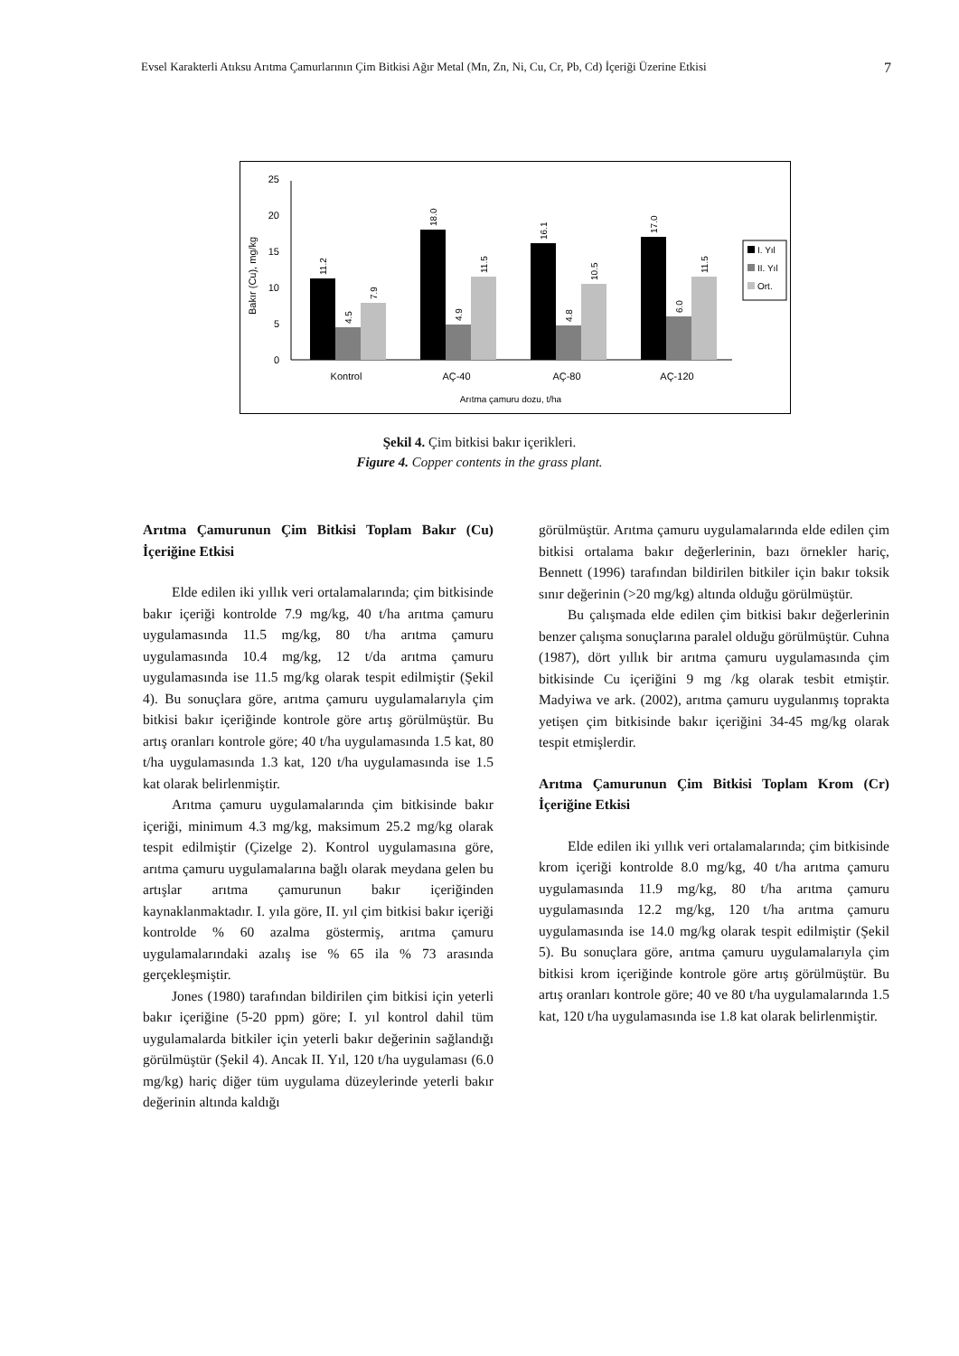Evsel Karakterli Atıksu Arıtma Çamurlarının Çim Bitkisi Ağır Metal (Mn, Zn, Ni, Cu, Cr, Pb, Cd) İçeriği Üzerine Etkisi 7
0
5
10
15
20
25
Bakır (Cu), mg/kg
11.2
4.5
7.9
18.0
4.9
11.5
16.1
4.8
10.5
17.0
6.0
11.5
Kontrol
AÇ-40
AÇ-80
AÇ-120
Arıtma çamuru dozu, t/ha
I. Yıl
II. Yıl
Ort.
Şekil 4. Çim bitkisi bakır içerikleri.
Figure 4. Copper contents in the grass plant.
Arıtma Çamurunun Çim Bitkisi Toplam Bakır (Cu) İçeriğine Etkisi
Elde edilen iki yıllık veri ortalamalarında; çim bitkisinde bakır içeriği kontrolde 7.9 mg/kg, 40 t/ha arıtma çamuru uygulamasında 11.5 mg/kg, 80 t/ha arıtma çamuru uygulamasında 10.4 mg/kg, 12 t/da arıtma çamuru uygulamasında ise 11.5 mg/kg olarak tespit edilmiştir (Şekil 4). Bu sonuçlara göre, arıtma çamuru uygulamalarıyla çim bitkisi bakır içeriğinde kontrole göre artış görülmüştür. Bu artış oranları kontrole göre; 40 t/ha uygulamasında 1.5 kat, 80 t/ha uygulamasında 1.3 kat, 120 t/ha uygulamasında ise 1.5 kat olarak belirlenmiştir.
Arıtma çamuru uygulamalarında çim bitkisinde bakır içeriği, minimum 4.3 mg/kg, maksimum 25.2 mg/kg olarak tespit edilmiştir (Çizelge 2). Kontrol uygulamasına göre, arıtma çamuru uygulamalarına bağlı olarak meydana gelen bu artışlar arıtma çamurunun bakır içeriğinden kaynaklanmaktadır. I. yıla göre, II. yıl çim bitkisi bakır içeriği kontrolde % 60 azalma göstermiş, arıtma çamuru uygulamalarındaki azalış ise % 65 ila % 73 arasında gerçekleşmiştir.
Jones (1980) tarafından bildirilen çim bitkisi için yeterli bakır içeriğine (5-20 ppm) göre; I. yıl kontrol dahil tüm uygulamalarda bitkiler için yeterli bakır değerinin sağlandığı görülmüştür (Şekil 4). Ancak II. Yıl, 120 t/ha uygulaması (6.0 mg/kg) hariç diğer tüm uygulama düzeylerinde yeterli bakır değerinin altında kaldığı
görülmüştür. Arıtma çamuru uygulamalarında elde edilen çim bitkisi ortalama bakır değerlerinin, bazı örnekler hariç, Bennett (1996) tarafından bildirilen bitkiler için bakır toksik sınır değerinin (>20 mg/kg) altında olduğu görülmüştür.
Bu çalışmada elde edilen çim bitkisi bakır değerlerinin benzer çalışma sonuçlarına paralel olduğu görülmüştür. Cuhna (1987), dört yıllık bir arıtma çamuru uygulamasında çim bitkisinde Cu içeriğini 9 mg /kg olarak tesbit etmiştir. Madyiwa ve ark. (2002), arıtma çamuru uygulanmış toprakta yetişen çim bitkisinde bakır içeriğini 34-45 mg/kg olarak tespit etmişlerdir.
Arıtma Çamurunun Çim Bitkisi Toplam Krom (Cr) İçeriğine Etkisi
Elde edilen iki yıllık veri ortalamalarında; çim bitkisinde krom içeriği kontrolde 8.0 mg/kg, 40 t/ha arıtma çamuru uygulamasında 11.9 mg/kg, 80 t/ha arıtma çamuru uygulamasında 12.2 mg/kg, 120 t/ha arıtma çamuru uygulamasında ise 14.0 mg/kg olarak tespit edilmiştir (Şekil 5). Bu sonuçlara göre, arıtma çamuru uygulamalarıyla çim bitkisi krom içeriğinde kontrole göre artış görülmüştür. Bu artış oranları kontrole göre; 40 ve 80 t/ha uygulamalarında 1.5 kat, 120 t/ha uygulamasında ise 1.8 kat olarak belirlenmiştir.